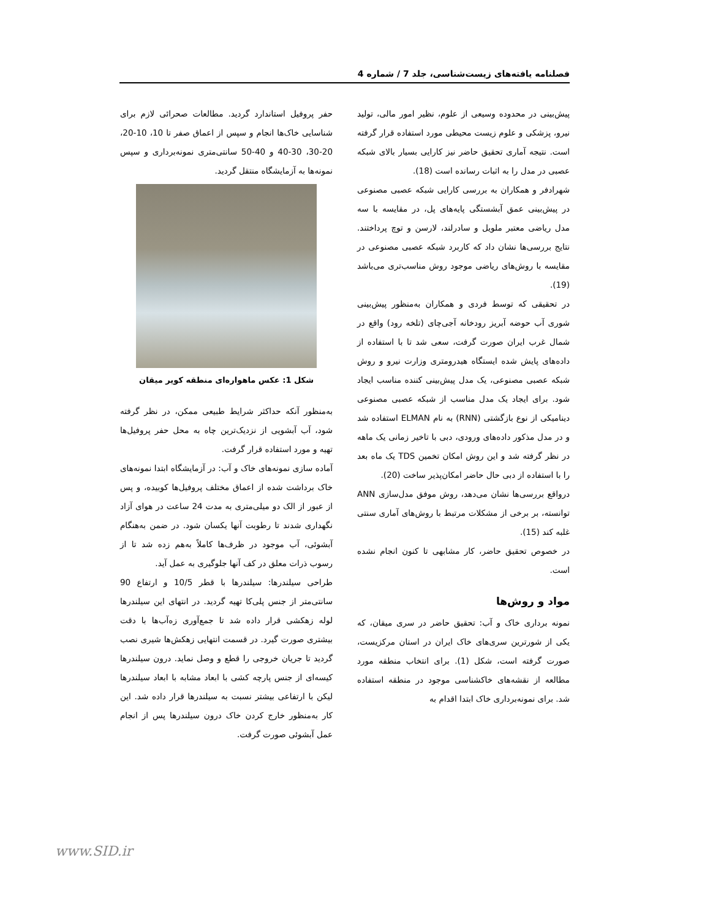فصلنامه یافته‌های زیست‌شناسی، جلد 7 / شماره 4
پیش‌بینی در محدوده وسیعی از علوم، نظیر امور مالی، تولید نیرو، پزشکی و علوم زیست محیطی مورد استفاده قرار گرفته است. نتیجه آماری تحقیق حاضر نیز کارایی بسیار بالای شبکه عصبی در مدل را به اثبات رسانده است (18).
شهرادفر و همکاران به بررسی کارایی شبکه عصبی مصنوعی در پیش‌بینی عمق آبشستگی پایه‌های پل، در مقایسه با سه مدل ریاضی معتبر ملویل و سادرلند، لارسن و توچ پرداختند. نتایج بررسی‌ها نشان داد که کاربرد شبکه عصبی مصنوعی در مقایسه با روش‌های ریاضی موجود روش مناسب‌تری می‌باشد (19).
در تحقیقی که توسط فردی و همکاران به‌منظور پیش‌بینی شوری آب حوضه آبریز رودخانه آجی‌چای (تلخه رود) واقع در شمال غرب ایران صورت گرفت، سعی شد تا با استفاده از داده‌های پایش شده ایستگاه هیدرومتری وزارت نیرو و روش شبکه عصبی مصنوعی، یک مدل پیش‌بینی کننده مناسب ایجاد شود. برای ایجاد یک مدل مناسب از شبکه عصبی مصنوعی دینامیکی از نوع بازگشتی (RNN) به نام ELMAN استفاده شد و در مدل مذکور داده‌های ورودی، دبی با تاخیر زمانی یک ماهه در نظر گرفته شد و این روش امکان تخمین TDS یک ماه بعد را با استفاده از دبی حال حاضر امکان‌پذیر ساخت (20).
درواقع بررسی‌ها نشان می‌دهد، روش موفق مدل‌سازی ANN توانسته، بر برخی از مشکلات مرتبط با روش‌های آماری سنتی غلبه کند (15).
در خصوص تحقیق حاضر، کار مشابهی تا کنون انجام نشده است.
مواد و روش‌ها
نمونه برداری خاک و آب: تحقیق حاضر در سری میقان، که یکی از شورترین سری‌های خاک ایران در استان مرکزیست، صورت گرفته است، شکل (1). برای انتخاب منطقه مورد مطالعه از نقشه‌های خاکشناسی موجود در منطقه استفاده شد. برای نمونه‌برداری خاک ابتدا اقدام به
حفر پروفیل استاندارد گردید. مطالعات صحرائی لازم برای شناسایی خاک‌ها انجام و سپس از اعماق صفر تا 10، 10-20، 20-30، 30-40 و 40-50 سانتی‌متری نمونه‌برداری و سپس نمونه‌ها به آزمایشگاه منتقل گردید.
شکل 1: عکس ماهواره‌ای منطقه کویر میقان
به‌منظور آنکه حداکثر شرایط طبیعی ممکن، در نظر گرفته شود، آب آبشویی از نزدیک‌ترین چاه به محل حفر پروفیل‌ها تهیه و مورد استفاده قرار گرفت.
آماده سازی نمونه‌های خاک و آب: در آزمایشگاه ابتدا نمونه‌های خاک برداشت شده از اعماق مختلف پروفیل‌ها کوبیده، و پس از عبور از الک دو میلی‌متری به مدت 24 ساعت در هوای آزاد نگهداری شدند تا رطوبت آنها یکسان شود. در ضمن به‌هنگام آبشوئی، آب موجود در ظرف‌ها کاملاً به‌هم زده شد تا از رسوب ذرات معلق در کف آنها جلوگیری به عمل آید.
طراحی سیلندرها: سیلندرها با قطر 10/5 و ارتفاع 90 سانتی‌متر از جنس پلی‌کا تهیه گردید. در انتهای این سیلندرها لوله زهکشی قرار داده شد تا جمع‌آوری زه‌آب‌ها با دقت بیشتری صورت گیرد. در قسمت انتهایی زهکش‌ها شیری نصب گردید تا جریان خروجی را قطع و وصل نماید. درون سیلندرها کیسه‌ای از جنس پارچه کشی با ابعاد مشابه با ابعاد سیلندرها لیکن با ارتفاعی بیشتر نسبت به سیلندرها قرار داده شد. این کار به‌منظور خارج کردن خاک درون سیلندرها پس از انجام عمل آبشوئی صورت گرفت.
www.SID.ir